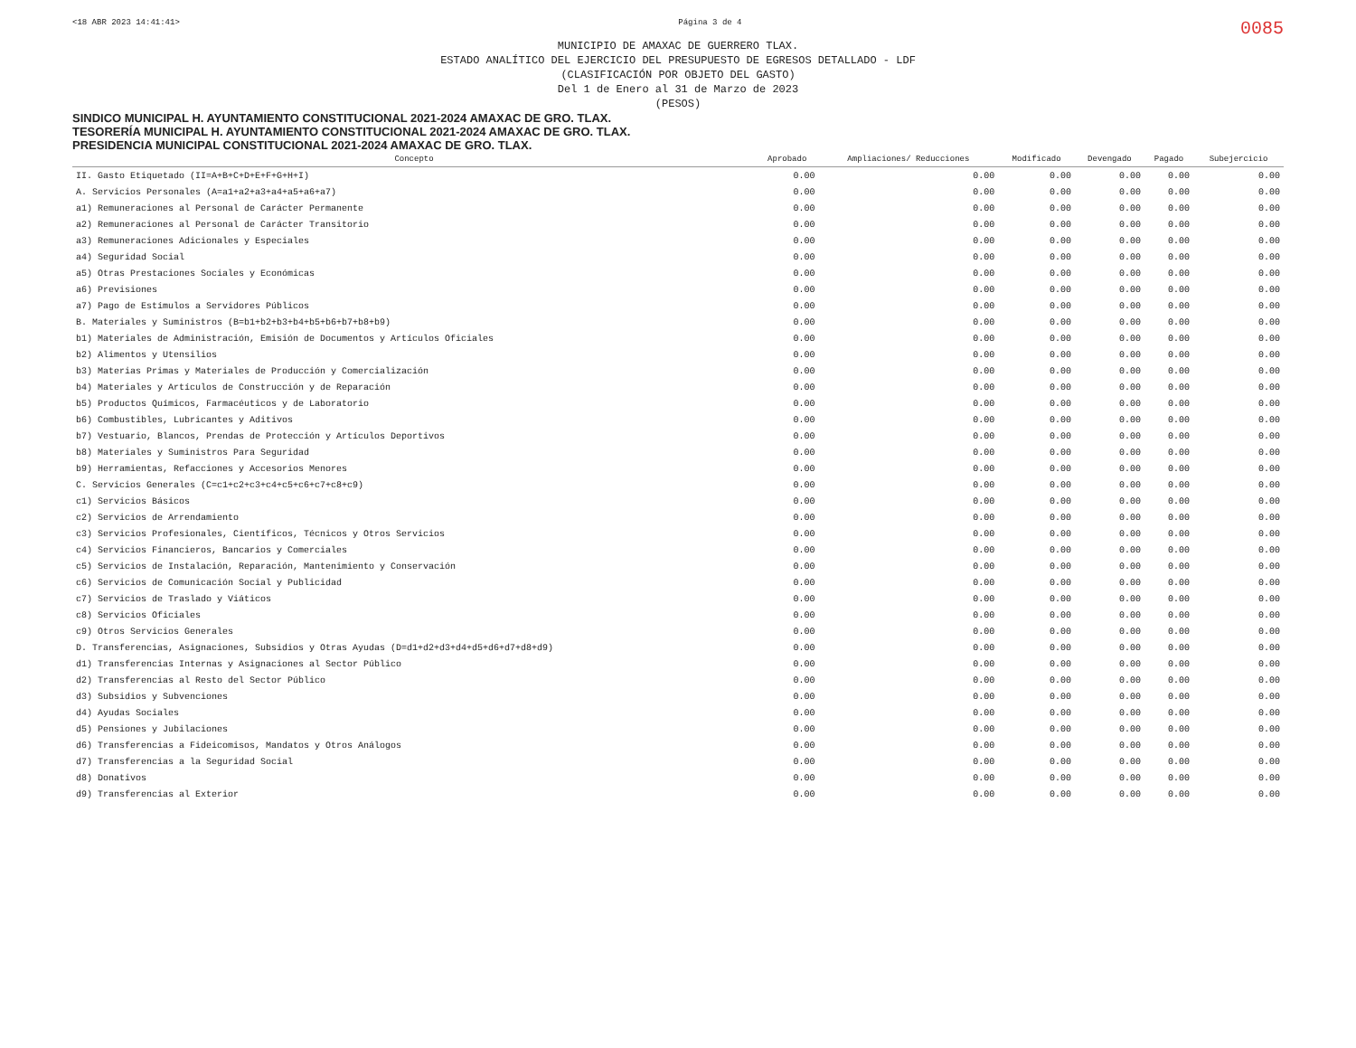<18 ABR 2023 14:41:41> Página 3 de 4 0085
MUNICIPIO DE AMAXAC DE GUERRERO TLAX.
ESTADO ANALÍTICO DEL EJERCICIO DEL PRESUPUESTO DE EGRESOS DETALLADO - LDF
(CLASIFICACIÓN POR OBJETO DEL GASTO)
Del 1 de Enero al 31 de Marzo de 2023
(PESOS)
SINDICO MUNICIPAL H. AYUNTAMIENTO CONSTITUCIONAL 2021-2024 AMAXAC DE GRO. TLAX.
TESORERÍA MUNICIPAL H. AYUNTAMIENTO CONSTITUCIONAL 2021-2024 AMAXAC DE GRO. TLAX.
PRESIDENCIA MUNICIPAL CONSTITUCIONAL 2021-2024 AMAXAC DE GRO. TLAX.
| Concepto | Aprobado | Ampliaciones/ Reducciones | Modificado | Devengado | Pagado | Subejercicio |
| --- | --- | --- | --- | --- | --- | --- |
| II. Gasto Etiquetado (II=A+B+C+D+E+F+G+H+I) | 0.00 | 0.00 | 0.00 | 0.00 | 0.00 | 0.00 |
| A. Servicios Personales (A=a1+a2+a3+a4+a5+a6+a7) | 0.00 | 0.00 | 0.00 | 0.00 | 0.00 | 0.00 |
| a1) Remuneraciones al Personal de Carácter Permanente | 0.00 | 0.00 | 0.00 | 0.00 | 0.00 | 0.00 |
| a2) Remuneraciones al Personal de Carácter Transitorio | 0.00 | 0.00 | 0.00 | 0.00 | 0.00 | 0.00 |
| a3) Remuneraciones Adicionales y Especiales | 0.00 | 0.00 | 0.00 | 0.00 | 0.00 | 0.00 |
| a4) Seguridad Social | 0.00 | 0.00 | 0.00 | 0.00 | 0.00 | 0.00 |
| a5) Otras Prestaciones Sociales y Económicas | 0.00 | 0.00 | 0.00 | 0.00 | 0.00 | 0.00 |
| a6) Previsiones | 0.00 | 0.00 | 0.00 | 0.00 | 0.00 | 0.00 |
| a7) Pago de Estímulos a Servidores Públicos | 0.00 | 0.00 | 0.00 | 0.00 | 0.00 | 0.00 |
| B. Materiales y Suministros (B=b1+b2+b3+b4+b5+b6+b7+b8+b9) | 0.00 | 0.00 | 0.00 | 0.00 | 0.00 | 0.00 |
| b1) Materiales de Administración, Emisión de Documentos y Artículos Oficiales | 0.00 | 0.00 | 0.00 | 0.00 | 0.00 | 0.00 |
| b2) Alimentos y Utensilios | 0.00 | 0.00 | 0.00 | 0.00 | 0.00 | 0.00 |
| b3) Materias Primas y Materiales de Producción y Comercialización | 0.00 | 0.00 | 0.00 | 0.00 | 0.00 | 0.00 |
| b4) Materiales y Artículos de Construcción y de Reparación | 0.00 | 0.00 | 0.00 | 0.00 | 0.00 | 0.00 |
| b5) Productos Químicos, Farmacéuticos y de Laboratorio | 0.00 | 0.00 | 0.00 | 0.00 | 0.00 | 0.00 |
| b6) Combustibles, Lubricantes y Aditivos | 0.00 | 0.00 | 0.00 | 0.00 | 0.00 | 0.00 |
| b7) Vestuario, Blancos, Prendas de Protección y Artículos Deportivos | 0.00 | 0.00 | 0.00 | 0.00 | 0.00 | 0.00 |
| b8) Materiales y Suministros Para Seguridad | 0.00 | 0.00 | 0.00 | 0.00 | 0.00 | 0.00 |
| b9) Herramientas, Refacciones y Accesorios Menores | 0.00 | 0.00 | 0.00 | 0.00 | 0.00 | 0.00 |
| C. Servicios Generales (C=c1+c2+c3+c4+c5+c6+c7+c8+c9) | 0.00 | 0.00 | 0.00 | 0.00 | 0.00 | 0.00 |
| c1) Servicios Básicos | 0.00 | 0.00 | 0.00 | 0.00 | 0.00 | 0.00 |
| c2) Servicios de Arrendamiento | 0.00 | 0.00 | 0.00 | 0.00 | 0.00 | 0.00 |
| c3) Servicios Profesionales, Científicos, Técnicos y Otros Servicios | 0.00 | 0.00 | 0.00 | 0.00 | 0.00 | 0.00 |
| c4) Servicios Financieros, Bancarios y Comerciales | 0.00 | 0.00 | 0.00 | 0.00 | 0.00 | 0.00 |
| c5) Servicios de Instalación, Reparación, Mantenimiento y Conservación | 0.00 | 0.00 | 0.00 | 0.00 | 0.00 | 0.00 |
| c6) Servicios de Comunicación Social y Publicidad | 0.00 | 0.00 | 0.00 | 0.00 | 0.00 | 0.00 |
| c7) Servicios de Traslado y Viáticos | 0.00 | 0.00 | 0.00 | 0.00 | 0.00 | 0.00 |
| c8) Servicios Oficiales | 0.00 | 0.00 | 0.00 | 0.00 | 0.00 | 0.00 |
| c9) Otros Servicios Generales | 0.00 | 0.00 | 0.00 | 0.00 | 0.00 | 0.00 |
| D. Transferencias, Asignaciones, Subsidios y Otras Ayudas (D=d1+d2+d3+d4+d5+d6+d7+d8+d9) | 0.00 | 0.00 | 0.00 | 0.00 | 0.00 | 0.00 |
| d1) Transferencias Internas y Asignaciones al Sector Público | 0.00 | 0.00 | 0.00 | 0.00 | 0.00 | 0.00 |
| d2) Transferencias al Resto del Sector Público | 0.00 | 0.00 | 0.00 | 0.00 | 0.00 | 0.00 |
| d3) Subsidios y Subvenciones | 0.00 | 0.00 | 0.00 | 0.00 | 0.00 | 0.00 |
| d4) Ayudas Sociales | 0.00 | 0.00 | 0.00 | 0.00 | 0.00 | 0.00 |
| d5) Pensiones y Jubilaciones | 0.00 | 0.00 | 0.00 | 0.00 | 0.00 | 0.00 |
| d6) Transferencias a Fideicomisos, Mandatos y Otros Análogos | 0.00 | 0.00 | 0.00 | 0.00 | 0.00 | 0.00 |
| d7) Transferencias a la Seguridad Social | 0.00 | 0.00 | 0.00 | 0.00 | 0.00 | 0.00 |
| d8) Donativos | 0.00 | 0.00 | 0.00 | 0.00 | 0.00 | 0.00 |
| d9) Transferencias al Exterior | 0.00 | 0.00 | 0.00 | 0.00 | 0.00 | 0.00 |